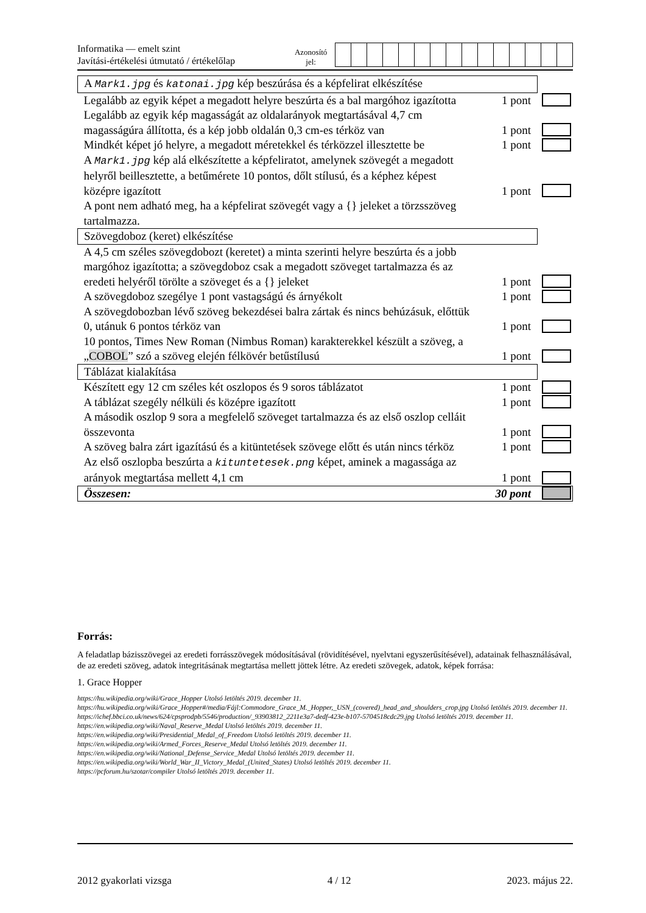Informatika — emelt szint
Javítási-értékelési útmutató / értékelőlap
Azonosító
jel:
| A Mark1.jpg és katonai.jpg kép beszúrása és a képfelirat elkészítése | | |
| Legalább az egyik képet a megadott helyre beszúrta és a bal margóhoz igazította | 1 pont | |
| Legalább az egyik kép magasságát az oldalarányok megtartásával 4,7 cm magasságúra állította, és a kép jobb oldalán 0,3 cm-es térköz van | 1 pont | |
| Mindkét képet jó helyre, a megadott méretekkel és térközzel illesztette be | 1 pont | |
| A Mark1.jpg kép alá elkészítette a képfeliratot, amelynek szövegét a megadott helyről beillesztette, a betűmérete 10 pontos, dőlt stílusú, és a képhez képest középre igazított | 1 pont | |
| A pont nem adható meg, ha a képfelirat szövegét vagy a {} jeleket a törzsszöveg tartalmazza. | | |
| Szövegdoboz (keret) elkészítése | | |
| A 4,5 cm széles szövegdobozt (keretet) a minta szerinti helyre beszúrta és a jobb margóhoz igazította; a szövegdoboz csak a megadott szöveget tartalmazza és az eredeti helyéről törölte a szöveget és a {} jeleket | 1 pont | |
| A szövegdoboz szegélye 1 pont vastagságú és árnyékolt | 1 pont | |
| A szövegdobozban lévő szöveg bekezdései balra zártak és nincs behúzásuk, előttük 0, utánuk 6 pontos térköz van | 1 pont | |
| 10 pontos, Times New Roman (Nimbus Roman) karakterekkel készült a szöveg, a „ COBOL ” szó a szöveg elején félkövér betűstílusú | 1 pont | |
| Táblázat kialakítása | | |
| Készített egy 12 cm széles két oszlopos és 9 soros táblázatot | 1 pont | |
| A táblázat szegély nélküli és középre igazított | 1 pont | |
| A második oszlop 9 sora a megfelelő szöveget tartalmazza és az első oszlop celláit összevonta | 1 pont | |
| A szöveg balra zárt igazítású és a kitüntetések szövege előtt és után nincs térköz | 1 pont | |
| Az első oszlopba beszúrta a kituntetesek.png képet, aminek a magassága az arányok megtartása mellett 4,1 cm | 1 pont | |
| Összesen: | 30 pont | |
Forrás:
A feladatlap bázisszövegei az eredeti forrásszövegek módosításával (rövidítésével, nyelvtani egyszerűsítésével), adatainak felhasználásával, de az eredeti szöveg, adatok integritásának megtartása mellett jöttek létre. Az eredeti szövegek, adatok, képek forrása:
1. Grace Hopper
https://hu.wikipedia.org/wiki/Grace_Hopper Utolsó letöltés 2019. december 11.
https://hu.wikipedia.org/wiki/Grace_Hopper#/media/Fájl:Commodore_Grace_M._Hopper,_USN_(covered)_head_and_shoulders_crop.jpg Utolsó letöltés 2019. december 11.
https://ichef.bbci.co.uk/news/624/cpsprodpb/5546/production/_93903812_2211e3a7-dedf-423e-b107-5704518cdc29.jpg Utolsó letöltés 2019. december 11.
https://en.wikipedia.org/wiki/Naval_Reserve_Medal Utolsó letöltés 2019. december 11.
https://en.wikipedia.org/wiki/Presidential_Medal_of_Freedom Utolsó letöltés 2019. december 11.
https://en.wikipedia.org/wiki/Armed_Forces_Reserve_Medal Utolsó letöltés 2019. december 11.
https://en.wikipedia.org/wiki/National_Defense_Service_Medal Utolsó letöltés 2019. december 11.
https://en.wikipedia.org/wiki/World_War_II_Victory_Medal_(United_States) Utolsó letöltés 2019. december 11.
https://pcforum.hu/szotar/compiler Utolsó letöltés 2019. december 11.
2012 gyakorlati vizsga 4 / 12 2023. május 22.